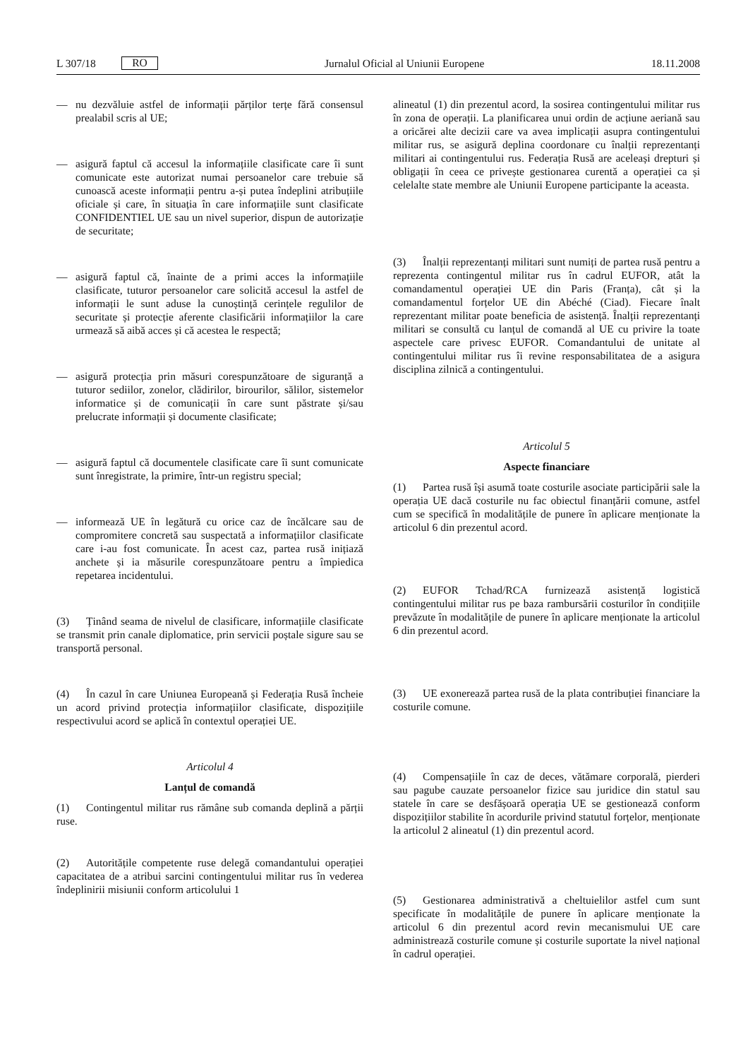L 307/18 RO Jurnalul Oficial al Uniunii Europene 18.11.2008
— nu dezvăluie astfel de informații părților terțe fără consensul prealabil scris al UE;
— asigură faptul că accesul la informațiile clasificate care îi sunt comunicate este autorizat numai persoanelor care trebuie să cunoască aceste informații pentru a-și putea îndeplini atribuțiile oficiale și care, în situația în care informațiile sunt clasificate CONFIDENTIEL UE sau un nivel superior, dispun de autorizație de securitate;
— asigură faptul că, înainte de a primi acces la informațiile clasificate, tuturor persoanelor care solicită accesul la astfel de informații le sunt aduse la cunoștință cerințele regulilor de securitate și protecție aferente clasificării informațiilor la care urmează să aibă acces și că acestea le respectă;
— asigură protecția prin măsuri corespunzătoare de siguranță a tuturor sediilor, zonelor, clădirilor, birourilor, sălilor, sistemelor informatice și de comunicații în care sunt păstrate și/sau prelucrate informații și documente clasificate;
— asigură faptul că documentele clasificate care îi sunt comunicate sunt înregistrate, la primire, într-un registru special;
— informează UE în legătură cu orice caz de încălcare sau de compromitere concretă sau suspectată a informațiilor clasificate care i-au fost comunicate. În acest caz, partea rusă inițiază anchete și ia măsurile corespunzătoare pentru a împiedica repetarea incidentului.
(3) Ținând seama de nivelul de clasificare, informațiile clasificate se transmit prin canale diplomatice, prin servicii poștale sigure sau se transportă personal.
(4) În cazul în care Uniunea Europeană și Federația Rusă încheie un acord privind protecția informațiilor clasificate, dispozițiile respectivului acord se aplică în contextul operației UE.
Articolul 4
Lanțul de comandă
(1) Contingentul militar rus rămâne sub comanda deplină a părții ruse.
(2) Autoritățile competente ruse delegă comandantului operației capacitatea de a atribui sarcini contingentului militar rus în vederea îndeplinirii misiunii conform articolului 1
alineatul (1) din prezentul acord, la sosirea contingentului militar rus în zona de operații. La planificarea unui ordin de acțiune aeriană sau a oricărei alte decizii care va avea implicații asupra contingentului militar rus, se asigură deplina coordonare cu înalții reprezentanți militari ai contingentului rus. Federația Rusă are aceleași drepturi și obligații în ceea ce privește gestionarea curentă a operației ca și celelalte state membre ale Uniunii Europene participante la aceasta.
(3) Înalții reprezentanți militari sunt numiți de partea rusă pentru a reprezenta contingentul militar rus în cadrul EUFOR, atât la comandamentul operației UE din Paris (Franța), cât și la comandamentul forțelor UE din Abéché (Ciad). Fiecare înalt reprezentant militar poate beneficia de asistență. Înalții reprezentanți militari se consultă cu lanțul de comandă al UE cu privire la toate aspectele care privesc EUFOR. Comandantului de unitate al contingentului militar rus îi revine responsabilitatea de a asigura disciplina zilnică a contingentului.
Articolul 5
Aspecte financiare
(1) Partea rusă își asumă toate costurile asociate participării sale la operația UE dacă costurile nu fac obiectul finanțării comune, astfel cum se specifică în modalitățile de punere în aplicare menționate la articolul 6 din prezentul acord.
(2) EUFOR Tchad/RCA furnizează asistență logistică contingentului militar rus pe baza rambursării costurilor în condițiile prevăzute în modalitățile de punere în aplicare menționate la articolul 6 din prezentul acord.
(3) UE exonerează partea rusă de la plata contribuției financiare la costurile comune.
(4) Compensațiile în caz de deces, vătămare corporală, pierderi sau pagube cauzate persoanelor fizice sau juridice din statul sau statele în care se desfășoară operația UE se gestionează conform dispozițiilor stabilite în acordurile privind statutul forțelor, menționate la articolul 2 alineatul (1) din prezentul acord.
(5) Gestionarea administrativă a cheltuielilor astfel cum sunt specificate în modalitățile de punere în aplicare menționate la articolul 6 din prezentul acord revin mecanismului UE care administrează costurile comune și costurile suportate la nivel național în cadrul operației.